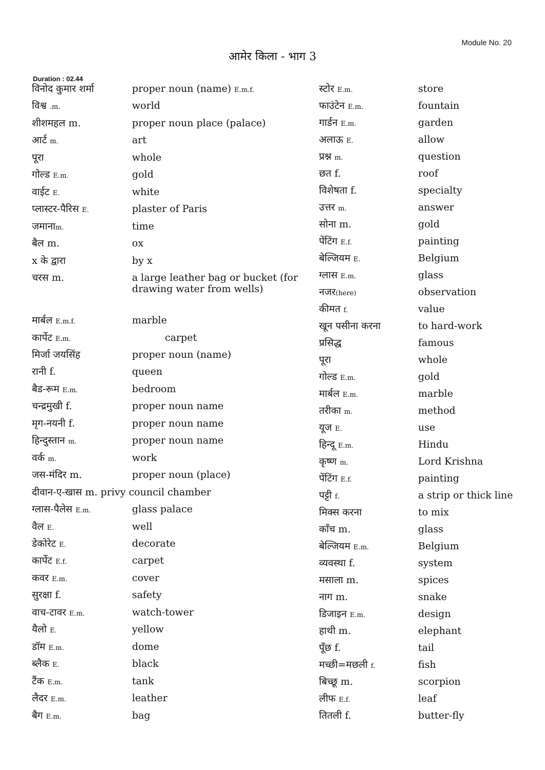Module No. 20
आमेर किला - भाग 3
Duration : 02.44
| विनोद कुमार शर्मा | proper noun (name) E.m.f. |
| विश्व .m. | world |
| शीशमहल m. | proper noun place (palace) |
| आर्ट m. | art |
| पूरा | whole |
| गोल्ड E.m. | gold |
| वाईट E. | white |
| प्लास्टर-पैरिस E. | plaster of Paris |
| जमाना m. | time |
| बैल m. | ox |
| x के द्वारा | by x |
| चरस m. | a large leather bag or bucket (for drawing water from wells) |
| मार्बल E.m.f. | marble |
| कार्पेट E.m. | carpet |
| मिर्जा जयसिंह | proper noun (name) |
| रानी f. | queen |
| बैड-रूम E.m. | bedroom |
| चन्द्रमुखी f. | proper noun name |
| मृग-नयनी f. | proper noun name |
| हिन्दुस्तान m. | proper noun name |
| वर्क m. | work |
| जस-मंदिर m. | proper noun (place) |
| दीवान-ए-खास m. privy council chamber | |
| ग्लास-पैलेस E.m. | glass palace |
| वैल E. | well |
| डेकोरेट E. | decorate |
| कार्पेट E.f. | carpet |
| कवर E.m. | cover |
| सुरक्षा f. | safety |
| वाच-टावर E.m. | watch-tower |
| यैलो E. | yellow |
| डॉम E.m. | dome |
| ब्लैक E. | black |
| टैंक E.m. | tank |
| लैदर E.m. | leather |
| बैग E.m. | bag |
| स्टोर E.m. | store |
| फाउंटेन E.m. | fountain |
| गार्डन E.m. | garden |
| अलाऊ E. | allow |
| प्रश्न m. | question |
| छत f. | roof |
| विशेषता f. | specialty |
| उत्तर m. | answer |
| सोना m. | gold |
| पेंटिंग E.f. | painting |
| बेल्जियम E. | Belgium |
| ग्लास E.m. | glass |
| नजर (here) | observation |
| कीमत f. | value |
| खून पसीना करना | to hard-work |
| प्रसिद्ध | famous |
| पूरा | whole |
| गोल्ड E.m. | gold |
| मार्बल E.m. | marble |
| तरीका m. | method |
| यूज E. | use |
| हिन्दू E.m. | Hindu |
| कृष्ण m. | Lord Krishna |
| पेंटिंग E.f. | painting |
| पट्टी f. | a strip or thick line |
| मिक्स करना | to mix |
| काँच m. | glass |
| बेल्जियम E.m. | Belgium |
| व्यवस्था f. | system |
| मसाला m. | spices |
| नाग m. | snake |
| डिजाइन E.m. | design |
| हाथी m. | elephant |
| पूँछ f. | tail |
| मच्छी=मछली f. | fish |
| बिच्छू m. | scorpion |
| लीफ E.f. | leaf |
| तितली f. | butter-fly |